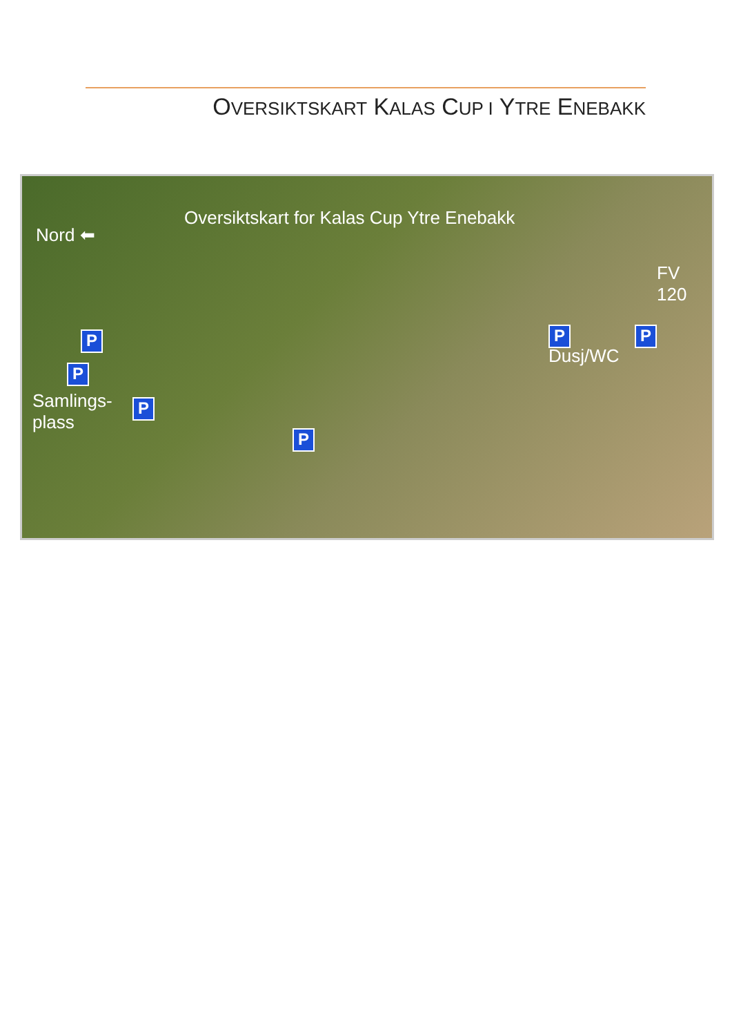OVERSIKTSKART KALAS CUP I YTRE ENEBAKK
Oversiktskart for Kalas Cup Ytre Enebakk
Nord ⬅
FV
120
Dusj/WC
Samlings-
plass
P
P
P
P
P P